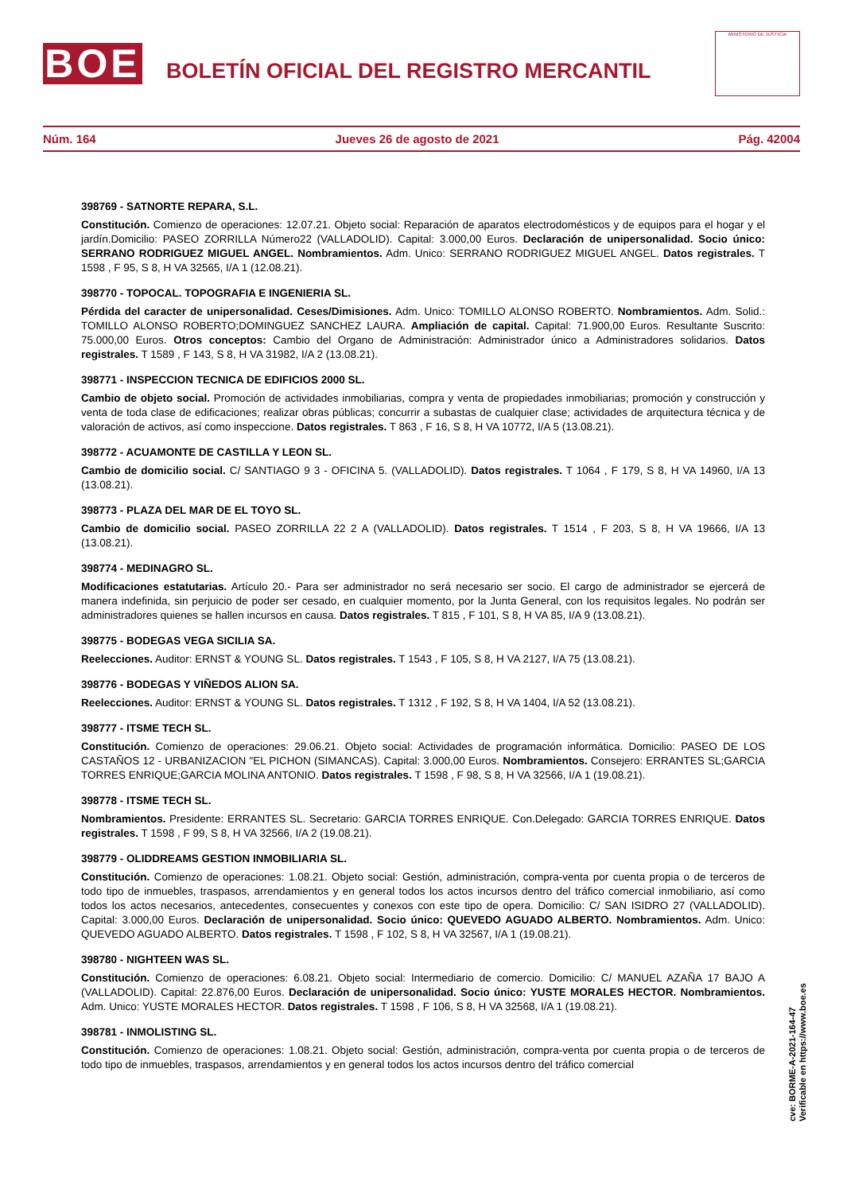BOE
BOLETÍN OFICIAL DEL REGISTRO MERCANTIL
MINISTERIO DE JUSTICIA
Núm. 164 Jueves 26 de agosto de 2021 Pág. 42004
398769 - SATNORTE REPARA, S.L.
Constitución. Comienzo de operaciones: 12.07.21. Objeto social: Reparación de aparatos electrodomésticos y de equipos para el hogar y el jardín.Domicilio: PASEO ZORRILLA Número22 (VALLADOLID). Capital: 3.000,00 Euros. Declaración de unipersonalidad. Socio único: SERRANO RODRIGUEZ MIGUEL ANGEL. Nombramientos. Adm. Unico: SERRANO RODRIGUEZ MIGUEL ANGEL. Datos registrales. T 1598 , F 95, S 8, H VA 32565, I/A 1 (12.08.21).
398770 - TOPOCAL. TOPOGRAFIA E INGENIERIA SL.
Pérdida del caracter de unipersonalidad. Ceses/Dimisiones. Adm. Unico: TOMILLO ALONSO ROBERTO. Nombramientos. Adm. Solid.: TOMILLO ALONSO ROBERTO;DOMINGUEZ SANCHEZ LAURA. Ampliación de capital. Capital: 71.900,00 Euros. Resultante Suscrito: 75.000,00 Euros. Otros conceptos: Cambio del Organo de Administración: Administrador único a Administradores solidarios. Datos registrales. T 1589 , F 143, S 8, H VA 31982, I/A 2 (13.08.21).
398771 - INSPECCION TECNICA DE EDIFICIOS 2000 SL.
Cambio de objeto social. Promoción de actividades inmobiliarias, compra y venta de propiedades inmobiliarias; promoción y construcción y venta de toda clase de edificaciones; realizar obras públicas; concurrir a subastas de cualquier clase; actividades de arquitectura técnica y de valoración de activos, así como inspeccione. Datos registrales. T 863 , F 16, S 8, H VA 10772, I/A 5 (13.08.21).
398772 - ACUAMONTE DE CASTILLA Y LEON SL.
Cambio de domicilio social. C/ SANTIAGO 9 3 - OFICINA 5. (VALLADOLID). Datos registrales. T 1064 , F 179, S 8, H VA 14960, I/A 13 (13.08.21).
398773 - PLAZA DEL MAR DE EL TOYO SL.
Cambio de domicilio social. PASEO ZORRILLA 22 2 A (VALLADOLID). Datos registrales. T 1514 , F 203, S 8, H VA 19666, I/A 13 (13.08.21).
398774 - MEDINAGRO SL.
Modificaciones estatutarias. Artículo 20.- Para ser administrador no será necesario ser socio. El cargo de administrador se ejercerá de manera indefinida, sin perjuicio de poder ser cesado, en cualquier momento, por la Junta General, con los requisitos legales. No podrán ser administradores quienes se hallen incursos en causa. Datos registrales. T 815 , F 101, S 8, H VA 85, I/A 9 (13.08.21).
398775 - BODEGAS VEGA SICILIA SA.
Reelecciones. Auditor: ERNST & YOUNG SL. Datos registrales. T 1543 , F 105, S 8, H VA 2127, I/A 75 (13.08.21).
398776 - BODEGAS Y VIÑEDOS ALION SA.
Reelecciones. Auditor: ERNST & YOUNG SL. Datos registrales. T 1312 , F 192, S 8, H VA 1404, I/A 52 (13.08.21).
398777 - ITSME TECH SL.
Constitución. Comienzo de operaciones: 29.06.21. Objeto social: Actividades de programación informática. Domicilio: PASEO DE LOS CASTAÑOS 12 - URBANIZACION "EL PICHON (SIMANCAS). Capital: 3.000,00 Euros. Nombramientos. Consejero: ERRANTES SL;GARCIA TORRES ENRIQUE;GARCIA MOLINA ANTONIO. Datos registrales. T 1598 , F 98, S 8, H VA 32566, I/A 1 (19.08.21).
398778 - ITSME TECH SL.
Nombramientos. Presidente: ERRANTES SL. Secretario: GARCIA TORRES ENRIQUE. Con.Delegado: GARCIA TORRES ENRIQUE. Datos registrales. T 1598 , F 99, S 8, H VA 32566, I/A 2 (19.08.21).
398779 - OLIDDREAMS GESTION INMOBILIARIA SL.
Constitución. Comienzo de operaciones: 1.08.21. Objeto social: Gestión, administración, compra-venta por cuenta propia o de terceros de todo tipo de inmuebles, traspasos, arrendamientos y en general todos los actos incursos dentro del tráfico comercial inmobiliario, así como todos los actos necesarios, antecedentes, consecuentes y conexos con este tipo de opera. Domicilio: C/ SAN ISIDRO 27 (VALLADOLID). Capital: 3.000,00 Euros. Declaración de unipersonalidad. Socio único: QUEVEDO AGUADO ALBERTO. Nombramientos. Adm. Unico: QUEVEDO AGUADO ALBERTO. Datos registrales. T 1598 , F 102, S 8, H VA 32567, I/A 1 (19.08.21).
398780 - NIGHTEEN WAS SL.
Constitución. Comienzo de operaciones: 6.08.21. Objeto social: Intermediario de comercio. Domicilio: C/ MANUEL AZAÑA 17 BAJO A (VALLADOLID). Capital: 22.876,00 Euros. Declaración de unipersonalidad. Socio único: YUSTE MORALES HECTOR. Nombramientos. Adm. Unico: YUSTE MORALES HECTOR. Datos registrales. T 1598 , F 106, S 8, H VA 32568, I/A 1 (19.08.21).
398781 - INMOLISTING SL.
Constitución. Comienzo de operaciones: 1.08.21. Objeto social: Gestión, administración, compra-venta por cuenta propia o de terceros de todo tipo de inmuebles, traspasos, arrendamientos y en general todos los actos incursos dentro del tráfico comercial
cve: BORME-A-2021-164-47
Verificable en https://www.boe.es